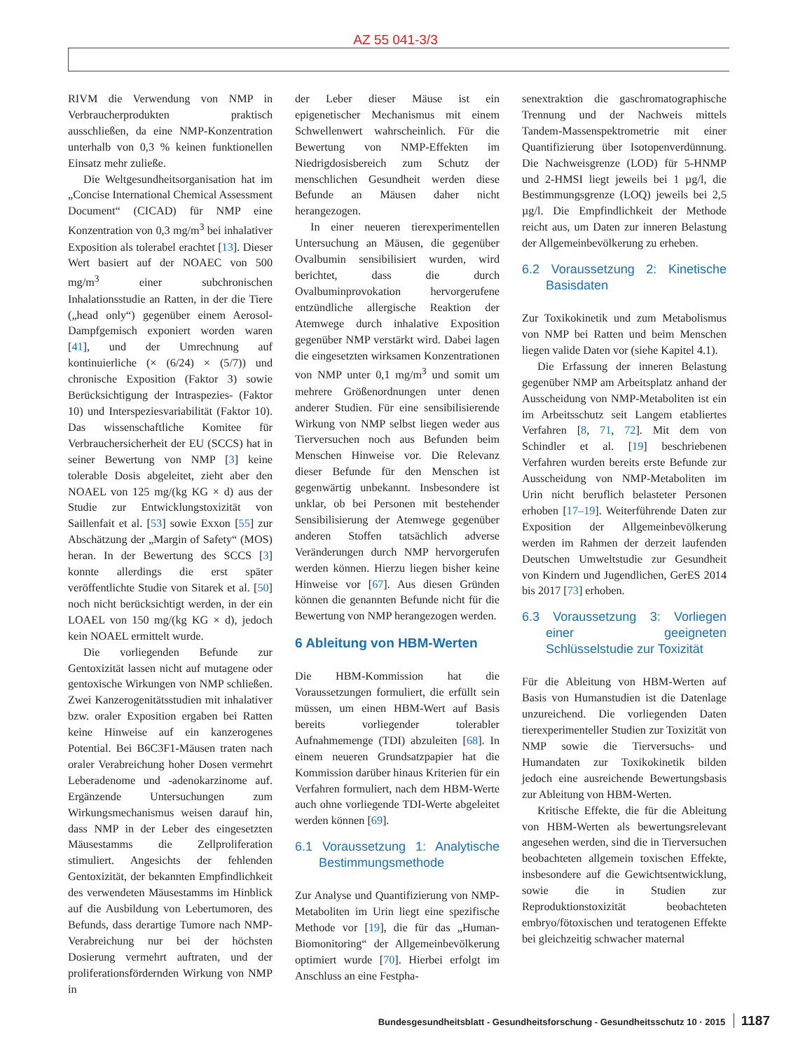AZ 55 041-3/3
RIVM die Verwendung von NMP in Verbraucherprodukten praktisch ausschließen, da eine NMP-Konzentration unterhalb von 0,3 % keinen funktionellen Einsatz mehr zuließe.
Die Weltgesundheitsorganisation hat im „Concise International Chemical Assessment Document“ (CICAD) für NMP eine Konzentration von 0,3 mg/m<sup>3</sup> bei inhalativer Exposition als tolerabel erachtet [13]. Dieser Wert basiert auf der NOAEC von 500 mg/m<sup>3</sup> einer subchronischen Inhalationsstudie an Ratten, in der die Tiere („head only“) gegenüber einem Aerosol-Dampfgemisch exponiert worden waren [41], und der Umrechnung auf kontinuierliche (× (6/24) × (5/7)) und chronische Exposition (Faktor 3) sowie Berücksichtigung der Intraspezies- (Faktor 10) und Interspeziesvariabilität (Faktor 10). Das wissenschaftliche Komitee für Verbrauchersicherheit der EU (SCCS) hat in seiner Bewertung von NMP [3] keine tolerable Dosis abgeleitet, zieht aber den NOAEL von 125 mg/(kg KG × d) aus der Studie zur Entwicklungstoxizität von Saillenfait et al. [53] sowie Exxon [55] zur Abschätzung der „Margin of Safety“ (MOS) heran. In der Bewertung des SCCS [3] konnte allerdings die erst später veröffentlichte Studie von Sitarek et al. [50] noch nicht berücksichtigt werden, in der ein LOAEL von 150 mg/(kg KG × d), jedoch kein NOAEL ermittelt wurde.
Die vorliegenden Befunde zur Gentoxizität lassen nicht auf mutagene oder gentoxische Wirkungen von NMP schließen. Zwei Kanzerogenitätsstudien mit inhalativer bzw. oraler Exposition ergaben bei Ratten keine Hinweise auf ein kanzerogenes Potential. Bei B6C3F1-Mäusen traten nach oraler Verabreichung hoher Dosen vermehrt Leberadenome und -adenokarzinome auf. Ergänzende Untersuchungen zum Wirkungsmechanismus weisen darauf hin, dass NMP in der Leber des eingesetzten Mäusestamms die Zellproliferation stimuliert. Angesichts der fehlenden Gentoxizität, der bekannten Empfindlichkeit des verwendeten Mäusestamms im Hinblick auf die Ausbildung von Lebertumoren, des Befunds, dass derartige Tumore nach NMP-Verabreichung nur bei der höchsten Dosierung vermehrt auftraten, und der proliferationsfördernden Wirkung von NMP in
der Leber dieser Mäuse ist ein epigenetischer Mechanismus mit einem Schwellenwert wahrscheinlich. Für die Bewertung von NMP-Effekten im Niedrigdosisbereich zum Schutz der menschlichen Gesundheit werden diese Befunde an Mäusen daher nicht herangezogen.
In einer neueren tierexperimentellen Untersuchung an Mäusen, die gegenüber Ovalbumin sensibilisiert wurden, wird berichtet, dass die durch Ovalbuminprovokation hervorgerufene entzündliche allergische Reaktion der Atemwege durch inhalative Exposition gegenüber NMP verstärkt wird. Dabei lagen die eingesetzten wirksamen Konzentrationen von NMP unter 0,1 mg/m<sup>3</sup> und somit um mehrere Größenordnungen unter denen anderer Studien. Für eine sensibilisierende Wirkung von NMP selbst liegen weder aus Tierversuchen noch aus Befunden beim Menschen Hinweise vor. Die Relevanz dieser Befunde für den Menschen ist gegenwärtig unbekannt. Insbesondere ist unklar, ob bei Personen mit bestehender Sensibilisierung der Atemwege gegenüber anderen Stoffen tatsächlich adverse Veränderungen durch NMP hervorgerufen werden können. Hierzu liegen bisher keine Hinweise vor [67]. Aus diesen Gründen können die genannten Befunde nicht für die Bewertung von NMP herangezogen werden.
6 Ableitung von HBM-Werten
Die HBM-Kommission hat die Voraussetzungen formuliert, die erfüllt sein müssen, um einen HBM-Wert auf Basis bereits vorliegender tolerabler Aufnahmemenge (TDI) abzuleiten [68]. In einem neueren Grundsatzpapier hat die Kommission darüber hinaus Kriterien für ein Verfahren formuliert, nach dem HBM-Werte auch ohne vorliegende TDI-Werte abgeleitet werden können [69].
6.1 Voraussetzung 1: Analytische Bestimmungsmethode
Zur Analyse und Quantifizierung von NMP-Metaboliten im Urin liegt eine spezifische Methode vor [19], die für das „Human-Biomonitoring“ der Allgemeinbevölkerung optimiert wurde [70]. Hierbei erfolgt im Anschluss an eine Festpha-
senextraktion die gaschromatographische Trennung und der Nachweis mittels Tandem-Massenspektrometrie mit einer Quantifizierung über Isotopenverdünnung. Die Nachweisgrenze (LOD) für 5-HNMP und 2-HMSI liegt jeweils bei 1 µg/l, die Bestimmungsgrenze (LOQ) jeweils bei 2,5 µg/l. Die Empfindlichkeit der Methode reicht aus, um Daten zur inneren Belastung der Allgemeinbevölkerung zu erheben.
6.2 Voraussetzung 2: Kinetische Basisdaten
Zur Toxikokinetik und zum Metabolismus von NMP bei Ratten und beim Menschen liegen valide Daten vor (siehe Kapitel 4.1).
Die Erfassung der inneren Belastung gegenüber NMP am Arbeitsplatz anhand der Ausscheidung von NMP-Metaboliten ist ein im Arbeitsschutz seit Langem etabliertes Verfahren [8, 71, 72]. Mit dem von Schindler et al. [19] beschriebenen Verfahren wurden bereits erste Befunde zur Ausscheidung von NMP-Metaboliten im Urin nicht beruflich belasteter Personen erhoben [17–19]. Weiterführende Daten zur Exposition der Allgemeinbevölkerung werden im Rahmen der derzeit laufenden Deutschen Umweltstudie zur Gesundheit von Kindern und Jugendlichen, GerES 2014 bis 2017 [73] erhoben.
6.3 Voraussetzung 3: Vorliegen einer geeigneten Schlüsselstudie zur Toxizität
Für die Ableitung von HBM-Werten auf Basis von Humanstudien ist die Datenlage unzureichend. Die vorliegenden Daten tierexperimenteller Studien zur Toxizität von NMP sowie die Tierversuchs- und Humandaten zur Toxikokinetik bilden jedoch eine ausreichende Bewertungsbasis zur Ableitung von HBM-Werten.
Kritische Effekte, die für die Ableitung von HBM-Werten als bewertungsrelevant angesehen werden, sind die in Tierversuchen beobachteten allgemein toxischen Effekte, insbesondere auf die Gewichtsentwicklung, sowie die in Studien zur Reproduktionstoxizität beobachteten embryo/fötoxischen und teratogenen Effekte bei gleichzeitig schwacher maternal
Bundesgesundheitsblatt - Gesundheitsforschung - Gesundheitsschutz 10 · 2015 1187